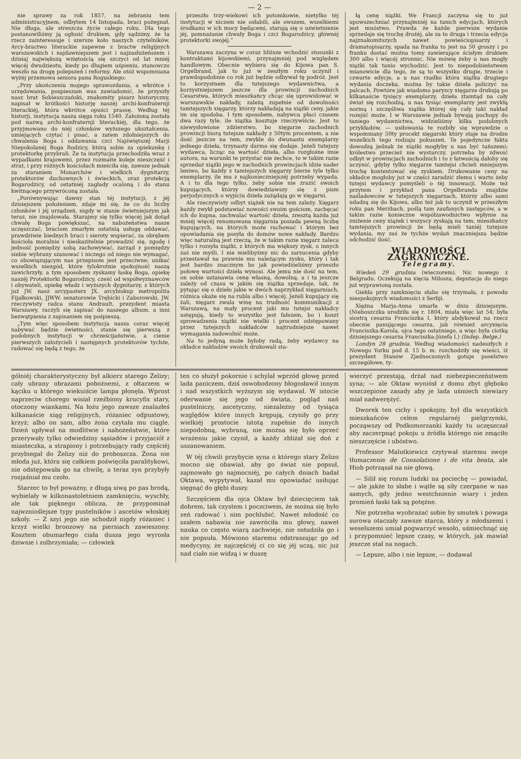— 2 —
nie sprawy za rok 1857, na zebraniu tem administracyjnem, odbytem 14 listopada, braci pożegnał. Nie długa, ale streszcza życie całego roku. Dla tego postanowiliśmy ją ogłosić drukiem, gdy sądzimy, że ta rzecz zainteressuje i szersze koło naszych czytelników. Arcy-bractwo literackie zapewne z bractw religijnych warszawskich i najdawniejszem jest i najzasłużeńszem i dzisiaj największą wziętością się szczyci od lat mniéj więcéj dwudziestu, kiedy po długiem uśpieniu, stanowczo weszło na drogę polepszeń i reformy. Ale otóż wspomniana wyżéj przemowa seniora pana Roguskiego:
„Przy ukończeniu mojego sprawozdania, a wkrótce i urzędowania, pospieszam was zawiadomić, że przyszły nasz brat Sobieszczański, znakomity pisarz historyczny, napisał w krótkości historję naszéj archi-konfraternji literackiéj, która wkrótce opuści prassę. Według téj historji, instytucja nasza sięga roku 1540. Założoną została pod nazwą archi-konfraternji literackiéj, dla tego, że przyjmowano do niéj członków wyższego ukształcenia, umiejących czytać i pisać, a zatem zdolniejszych do chwalenia Boga i oddawania czci Najświętszéj Marji Niepokolanéj Boga Rodzicy, którą sobie za opiekunkę i protektorkę przybrali. Że ta instytucja przechodziła wraz z wypadkami krajowemi, przez rozmaite koleje nieszczęść i strat, i przy różnych kościołach mieściła się, zawsze jednak za staraniem Monarchów i wielkich dygnitarzy, protektorów duchownych i świeckich, oraz protekcją Bogarodzicy, od ostatniéj zagłady ocaloną i do stanu kwitnącego przywróconą została.
„Porównywając dawny stan téj instytucji, z jéj dzisiejszem położeniem, zdaje mi się, że co do liczby członków i jéj urządzeń, nigdy w stanie świetniejszym jak teraz, nie znajdowała. Starajmy się tylko więcéj jak dotąd chwałę Boga powiększać, na nabożeństwa nasze uczęszczać, braciom zmarłym ostatnią usługę oddawać, prawdziwie biednych braci i sieroty wspierać, za obrębem kościoła moralnie i nieskazitelnie prowadzić się, zgodę i jedność pomiędzy sobą zachowywać, zarząd z pomiędzy siebie wybrany szanować i niczego od niego nie wymagać, co obowiązującym nas przepisom jest przeciwne; unikać wszelkich niezgód, które tylokrotnie spokojność naszą zawichrzyły, a tym sposobem zyskamy łaskę Boga, opiekę naszéj Protektorki Bogarodzicy, cześć od współwyznawców i obywateli, opiekę władz i wyższych dygnitarzy, z których już JW. nasz arcypasterz JX. arcybiskup metropolita Fijałkowski, JJWW. senatorowie Trębicki i Zaborowski, JW. rzeczywisty radca stanu Andrault, prezydent miasta Warszawy, raczyli się zapisać do naszego album, a inni bezwątpienia z zapisaniem się pośpieszą.
„Tym więc sposobem instytucja nasza coraz więcéj nabywać będzie świetności, stanie się pierwszą z podobnych instytucji w chrześcijaństwie, a cienie pierwszych założycieli i następnych protektorów tychże, radować się będą z tego, że
przeszło trzy-wiekowi ich potomkowie, nietylko téj instytucji w niczem nie osłabili, ale owszem, wszelkiemi środkami w ich mocy będącemi, starają się o uświetnienie jéj, pomnażanie chwały Boga i czci Bogarodzicy, głównéj protektorki swojéj.“
Warszawa zaczyna w coraz bliższe wchodzić stosunki z kontraktami kijowskiemi, przynajmniéj pod względem handlowym. Obecnie wybiera się do Kijowa pan S. Orgelbrand, jak to już w zeszłym roku uczynił i prawdopodobnie co rok już będzie odbywał tę podróż. Jest to korzystnem dla tutejszego wydawnictwa, a korzystniejszem jeszcze dla prowincji zachodnich Cesarstwa, których mieszkańcy chcąc się uprowidować w warszawskie nakłady, zależą zupełnie od dowolności tamtejszych xięgarzy, którzy nakładają na xiążki ceny, jakie im się spodoba. I tym sposobem, nabywca płaci czasem dwa razy tyle, ile xiążka kosztuje rzeczywiście. Jest to niewysłowione zdzierstwo, bo xięgarze zachodnich prowincji biorą tutejsze nakłady z 50tym procentem, a nie dość jeszcze na tem, zwykle do dwunastu exemplarzy jednego dzieła, trzynasty darmo się dodaje. Jeżeli tutejszy wydawca, licząc na wartość dzieła, albo rozgłośne imie autora, na warunki te przystać nie zechce, to w takim razie sprzedaż xiążki jego w zachodnich prowincjach idzie nader leniwo, bo każdy z tamtejszych xięgarzy bierze tyle tylko exemplarzy, ile mu z najkonieczniejszéj potrzeby wypada. A i to dla tego tylko, żeby sobie nie zrazić swoich kupujących, którzy dowiedziawszy się z pism perjodycznych o wyjściu dzieła zażądają go w xięgarni.
Ale rzeczywisty odbyt xiążek nie na tem zależy. Xięgarz każdy zwykł podstawiać nowości swoim gościom, zachęcać ich do kupna, zachwalać wartość dzieła, zresztą każda już mniéj więcéj renomowana xięgarnia posiada pewną liczbę kupujących, na których może rachować i którym bez opowiadania się posyła do domów nowe nakłady. Bardzo więc naturalną jest rzeczą, że w takim razie xięgarz zaleca tylko i rozsyła xiążki, z których ma większy zysk, o innych zaś nie myśli. I nie mielibyśmy nic do zarzucenia gdyby przestawał na prawnie mu należącym zysku, który i tak jest bardzo znacznym bo jak powiedzieliśmy przeszło połowę wartości dzieła wynosi. Ale jemu nie dość na tem, on sobie ustanawia cenę własną, dowolną, a i ta jeszcze zależy od czasu w jakim się xiążka sprzedaje, tak, że pytając się o dzieło jakie w dwóch naprzykład xięgarniach, różnica okaże się na rubla albo i więcéj. Jeżeli kupujący się żali, xięgarz zwala winę na trudność kommunikacji z Warszawą, na mały procent jaki mu tutejsi nakładcy ustępują, kiedy to wszystko jest fałszem, bo i koszt sprowadzenia xiążki nie wielki i procent odstępowany przez tutejszych nakładców najtrudniejsze nawet wymagania zadowolnić może.
Na to jedyną może byłoby radą, żeby wydawcy na okładce nakładów swoich drukowali sta-
łą cenę xiążki. We Francji zaczyna się to już upowszechniać przynajmniéj na tanich edycjach, których jest mnóstwo. Prawda że każde pierwsze wydanie sprzedaje się trochę drożéj, ale za to druga i trzecia edycja najznakomitszych nawet powieściopisarzy i dramatopisarzy, spada na franka to jest na 50 groszy i po franku dostać można tomy zawierające ścisłym drukiem 300 albo i więcéj stronnic. Nie mówię żeby u nas mogły xiążki tak tanio wychodzić. Jest to niepodobieństwem mianowicie dla tego, że są to wszystko drugie, trzecie i czwarte edycje, a u nas rzadko która xiążka drugiego wydania doczeka, można by takie dzieła policzyć na palcach. Powtóre jak wiadomo paryzcy xięgarze drukują po kilkanaście tysięcy exemplarzy, dzieła ztamtąd na cały świat się rozchodzą, u nas tysiąc exemplarzy jest zwykłą normą i szczęśliwa xiążka której się cały taki nakład rozejść może. I w Warszawie jednak bywają pochopy do taniego wydawnictwa, widzieliśmy kilka podobnych przykładów, — usiłowania te rozbiły się wprawdzie o wspomniany 50ty procekt xięgarski który staje na drodze wszelkich tego rodzaju pokuszeń. Te pojedyncze fakta dowodzą jednak że xiążki mogłyby u nas być tańszemi; królestwo przecież nie wystarczy, potrzeba by zdwoić odbyt w prowincjach zachodnich i to z łatwością dałoby się uczynić, gdyby tylko xięgarze tamtejsi chcieli mniejszym trochę kontentować się zyskiem. Drukowanie ceny na okładce mogłoby już w części zaradzić złemu i warto żeby tutejsi wydawcy pomyśleli o téj innowacji. Może też przytem i przykład pana Orgelbranda znajdzie naśladowców w tutejszych xięgarzach, którzy albo sami udadzą się do Kijowa, albo też jak to uczynił w przeszłym roku pan Merzbach, poślą tam zaufanych zastępców, a w takim razie konieczne współzawodnictwo wpłynie na zniżenie ceny xiążek i wszyscy zyskają na tem, mieszkańcy tamtejszych prowincji że będą mieli taniéj tutejsze wydania, my zaś że tychże wydań znaczniejsza będzie odchodzić ilość.
WIADOMOŚCI ZAGRANICZNE.
Telegramy.
Wiedeń 29 grudnia (wieczorem). Nic nowego z Belgradu. Oczekują na xięcia Miłosza, deputacja do niego już wyprawioną została.
Giełda przy zamknięciu słabo się trzymała, z powodu niespokojnych wiadomości z Serbji.
Xiężna Marja-Anna umarła w dniu dzisiejszym. (Nieboszczka urodziła się r. 1804, miała więc lat 54; była siostrą cesarza Franciszka I, który abdykował na rzecz obecnie panującego cesarza, jak również arcyxięcia Franciszka-Karola, ojca tego ostatniego, a więc była ciotką dzisiejszego cesarza Franciszka-Józefa I.) (Indep. Belge.)
Londyn 28 grudnia. Według wiadomości nadeszłych z Nowego Yorku pod d. 15 b. m. rozchodziły się wieści, iż prezydent Stanów Zjednoczonych gotuje poselstwo szczegółowe, ty-
gólniéj charakterystyczny był alkierz starego Żelizy; cały ubrany obrazami pobożnemi, z ołtarzem w kąciku u którego wiekuiście lampa płonęła. Wprost naprzeciw chorego wisiał rzeźbiony krucyfix stary, otoczony wiankami. Na łożu jego zawsze znalazłeś kilkanaście xiąg religijnych, różaniec odpustowy, krzyż; albo on sam, albo żona czytała mu ciągle. Dzień upływał na modlitwie i nabożeństwie, które przerywały tylko odwiedziny sąsiadów i przyjaciół z miasteczka, a strapiony i potrzebujący rady częściéj przybiegał do Żelizy niż do proboszcza. Żona nie młoda już, która się całkiem poświęciła paralitykowi, nie odstępowała go na chwilę, a teraz syn przybyły rozjaśniał mu czoło.
Starzec to był poważny, z długą siwą po pas brodą, wybielały w kilkonastoletniem zamknięciu, wyschły, ale tak pięknego oblicza, że przypominał najwznioślejsze typy pustelników i ascetów włoskiéj szkoły. — Z szyi jego nie schodził nigdy różaniec i krzyż wielki bronzowy na piersiach zawieszony. Kosztem obumarłego ciała dusza jego wyrosła dziwnie i zolbrzymiała; — człowiek
ten co służył pokornie i schylał wprzód głowę przed lada paniczem, dziś oswobodzony błogosławił innym i nad wszystkich wyższym się wydawał. W istocie oderwanie się jego od świata, pogląd nań pustelniczy, ascetyczny, niezależny od tysiąca względów które innych krępują, czyniły go przy wielkiéj prostocie istotą zupełnie do innych niepodobną, wybraną, nie można się było oprzeć wrażeniu jakie czynił, a każdy zbliżał się doń z uszanowaniem.
W téj chwili przybycie syna o którego stary Żelizo mocno się obawiał, aby go świat nie popsuł, zajmowało go najmocniéj, po całych dniach badał Oktawa, wypytywał, kazał mu opowiadać usiłując sięgnąć do głębi duszy.
Szczęściem dla ojca Oktaw był dziecięciem tak dobrem, tak czystem i poczciwem, że można się było zeń radować i nim pochlubić. Nawet młodość co szałem nabawia nie zawróciła mu głowy, nawet nauka co często wiarą zachwieje, nie ostudziła go i nie popsuła. Mówiono staremu odstraszając go od medycyny, że najczęściéj ci co się jéj uczą, nic już nad ciało nie widzą i w duszę
wierzyć przestają, drżał nad niebezpieczeństwem syna; — ale Oktaw wyniósł z domu zbyt głęboko wszczepione zasady aby je lada uśmiech niewiary miał nadwerężyć.
Dworek ten cichy i spokojny, był dla wszystkich mieszkańców celem regularnéj pielgrzymki, począwszy od Podkomorzanki każdy tu uczęszczał aby zaczerpnąć pokoju u źródła którego nie zmąciło nieszczęście i ubóstwo.
Professor Malutkiewicz czytywał staremu swoje tłumaczenie de Consolatione i de vita beata, ale Hiob potrząsał na nie głową.
— Silił się rozum ludzki na pociechę — powiadał, — ale jakże to słabe i wątłe są siły czerpane w nas samych, gdy jedno westchnienie wiary i jeden promień łaski tak są potężne.
Nie potrzeba wyobrażać sobie by smutek i powaga surowa otaczały zawsze starca, który z młodszemi i weselszemi umiał pogwarzyć wesoło, uśmiechnąć się i przypomnieć lepsze czasy, w których, jak mawiał jeszcze stał na nogach.
— Lepsze, albo i nie lepsze, — dodawał